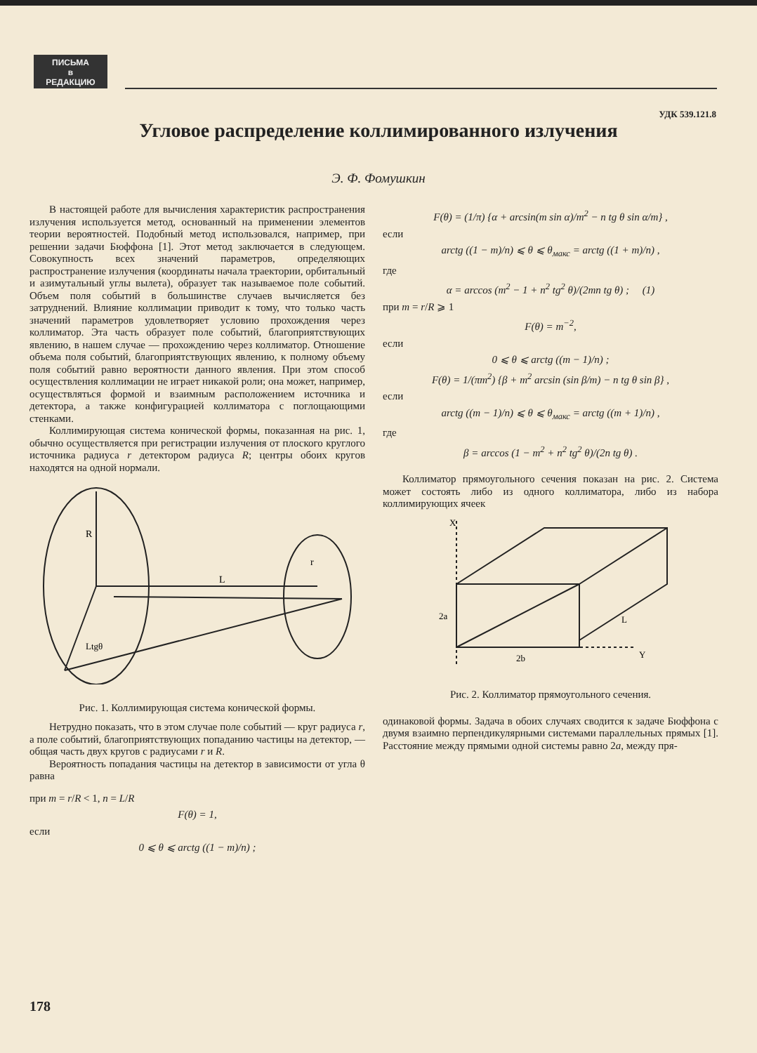ПИСЬМА
в
РЕДАКЦИЮ
УДК 539.121.8
Угловое распределение коллимированного излучения
Э. Ф. Фомушкин
В настоящей работе для вычисления характеристик распространения излучения используется метод, основанный на применении элементов теории вероятностей. Подобный метод использовался, например, при решении задачи Бюффона [1]. Этот метод заключается в следующем. Совокупность всех значений параметров, определяющих распространение излучения (координаты начала траектории, орбитальный и азимутальный углы вылета), образует так называемое поле событий. Объем поля событий в большинстве случаев вычисляется без затруднений. Влияние коллимации приводит к тому, что только часть значений параметров удовлетворяет условию прохождения через коллиматор. Эта часть образует поле событий, благоприятствующих явлению, в нашем случае — прохождению через коллиматор. Отношение объема поля событий, благоприятствующих явлению, к полному объему поля событий равно вероятности данного явления. При этом способ осуществления коллимации не играет никакой роли; она может, например, осуществляться формой и взаимным расположением источника и детектора, а также конфигурацией коллиматора с поглощающими стенками.
Коллимирующая система конической формы, показанная на рис. 1, обычно осуществляется при регистрации излучения от плоского круглого источника радиуса r детектором радиуса R; центры обоих кругов находятся на одной нормали.
R
L
r
Ltgθ
Рис. 1. Коллимирующая система конической формы.
Нетрудно показать, что в этом случае поле событий — круг радиуса r, а поле событий, благоприятствующих попаданию частицы на детектор, — общая часть двух кругов с радиусами r и R.
Вероятность попадания частицы на детектор в зависимости от угла θ равна
при m = r/R < 1, n = L/R
F(θ) = 1,
если
0 ⩽ θ ⩽ arctg ((1 − m)/n) ;
F(θ) = (1/π) {α + arcsin(m sin α)/m<sup>2</sup> − n tg θ sin α/m} ,
если
arctg ((1 − m)/n) ⩽ θ ⩽ θ<sub>макс</sub> = arctg ((1 + m)/n) ,
где
α = arccos (m<sup>2</sup> − 1 + n<sup>2</sup> tg<sup>2</sup> θ)/(2mn tg θ) ; (1)
при m = r/R ⩾ 1
F(θ) = m<sup>−2</sup>,
если
0 ⩽ θ ⩽ arctg ((m − 1)/n) ;
F(θ) = 1/(πm<sup>2</sup>) {β + m<sup>2</sup> arcsin (sin β/m) − n tg θ sin β} ,
если
arctg ((m − 1)/n) ⩽ θ ⩽ θ<sub>макс</sub> = arctg ((m + 1)/n) ,
где
β = arccos (1 − m<sup>2</sup> + n<sup>2</sup> tg<sup>2</sup> θ)/(2n tg θ) .
Коллиматор прямоугольного сечения показан на рис. 2. Система может состоять либо из одного коллиматора, либо из набора коллимирующих ячеек
2a
2b
X
Y
L
Рис. 2. Коллиматор прямоугольного сечения.
одинаковой формы. Задача в обоих случаях сводится к задаче Бюффона с двумя взаимно перпендикулярными системами параллельных прямых [1]. Расстояние между прямыми одной системы равно 2a, между пря-
178